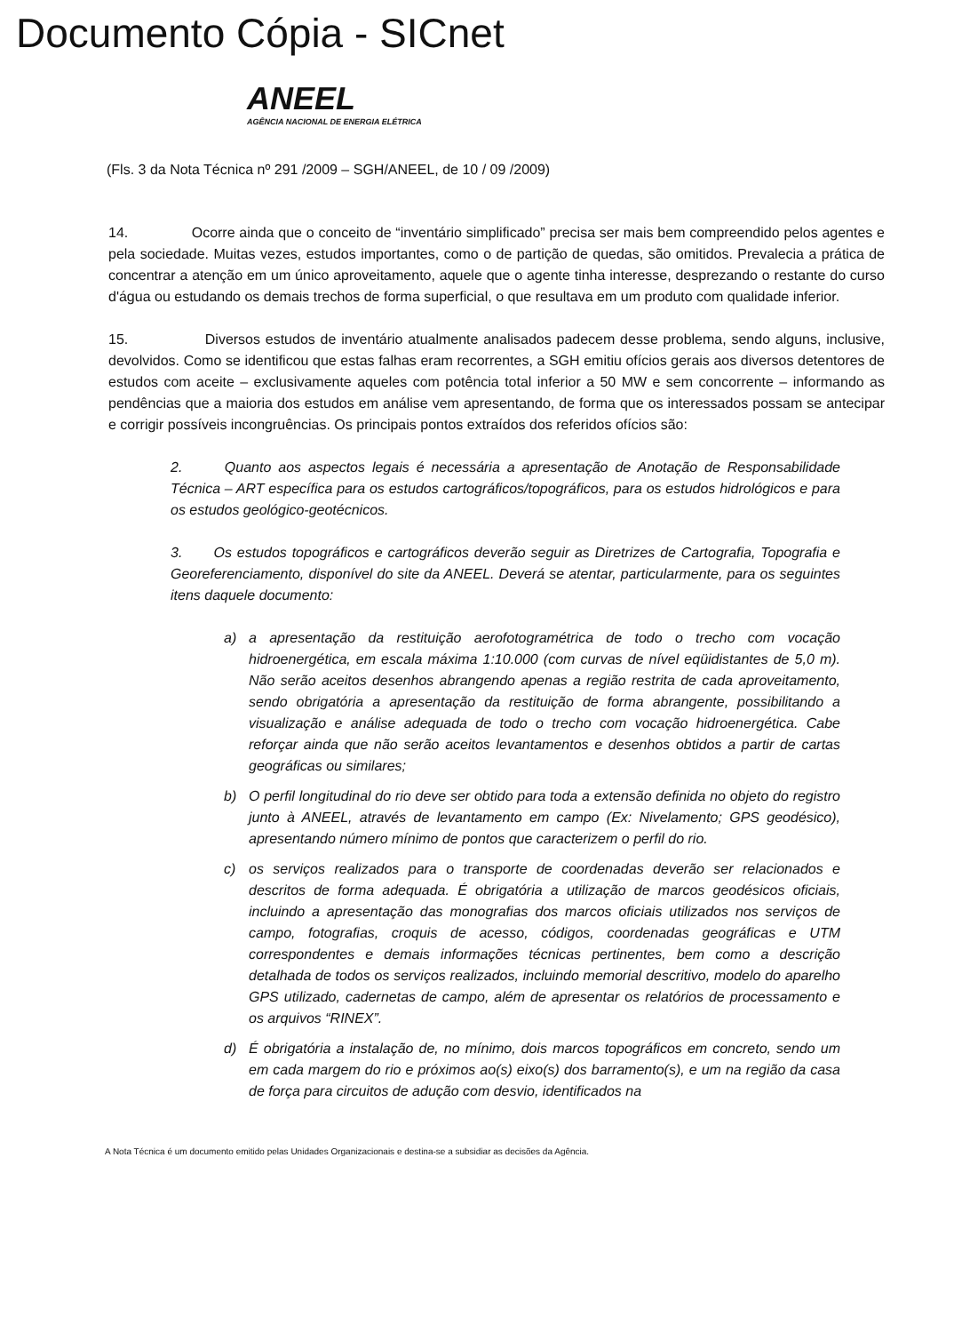Documento Cópia - SICnet
ANEEL
AGÊNCIA NACIONAL DE ENERGIA ELÉTRICA
(Fls. 3 da Nota Técnica nº 291 /2009 – SGH/ANEEL, de 10 / 09 /2009)
14. Ocorre ainda que o conceito de “inventário simplificado” precisa ser mais bem compreendido pelos agentes e pela sociedade. Muitas vezes, estudos importantes, como o de partição de quedas, são omitidos. Prevalecia a prática de concentrar a atenção em um único aproveitamento, aquele que o agente tinha interesse, desprezando o restante do curso d'água ou estudando os demais trechos de forma superficial, o que resultava em um produto com qualidade inferior.
15. Diversos estudos de inventário atualmente analisados padecem desse problema, sendo alguns, inclusive, devolvidos. Como se identificou que estas falhas eram recorrentes, a SGH emitiu ofícios gerais aos diversos detentores de estudos com aceite – exclusivamente aqueles com potência total inferior a 50 MW e sem concorrente – informando as pendências que a maioria dos estudos em análise vem apresentando, de forma que os interessados possam se antecipar e corrigir possíveis incongruências. Os principais pontos extraídos dos referidos ofícios são:
2. Quanto aos aspectos legais é necessária a apresentação de Anotação de Responsabilidade Técnica – ART específica para os estudos cartográficos/topográficos, para os estudos hidrológicos e para os estudos geológico-geotécnicos.
3. Os estudos topográficos e cartográficos deverão seguir as Diretrizes de Cartografia, Topografia e Georeferenciamento, disponível do site da ANEEL. Deverá se atentar, particularmente, para os seguintes itens daquele documento:
a) a apresentação da restituição aerofotogramétrica de todo o trecho com vocação hidroenergética, em escala máxima 1:10.000 (com curvas de nível eqüidistantes de 5,0 m). Não serão aceitos desenhos abrangendo apenas a região restrita de cada aproveitamento, sendo obrigatória a apresentação da restituição de forma abrangente, possibilitando a visualização e análise adequada de todo o trecho com vocação hidroenergética. Cabe reforçar ainda que não serão aceitos levantamentos e desenhos obtidos a partir de cartas geográficas ou similares;
b) O perfil longitudinal do rio deve ser obtido para toda a extensão definida no objeto do registro junto à ANEEL, através de levantamento em campo (Ex: Nivelamento; GPS geodésico), apresentando número mínimo de pontos que caracterizem o perfil do rio.
c) os serviços realizados para o transporte de coordenadas deverão ser relacionados e descritos de forma adequada. É obrigatória a utilização de marcos geodésicos oficiais, incluindo a apresentação das monografias dos marcos oficiais utilizados nos serviços de campo, fotografias, croquis de acesso, códigos, coordenadas geográficas e UTM correspondentes e demais informações técnicas pertinentes, bem como a descrição detalhada de todos os serviços realizados, incluindo memorial descritivo, modelo do aparelho GPS utilizado, cadernetas de campo, além de apresentar os relatórios de processamento e os arquivos “RINEX”.
d) É obrigatória a instalação de, no mínimo, dois marcos topográficos em concreto, sendo um em cada margem do rio e próximos ao(s) eixo(s) dos barramento(s), e um na região da casa de força para circuitos de adução com desvio, identificados na
A Nota Técnica é um documento emitido pelas Unidades Organizacionais e destina-se a subsidiar as decisões da Agência.